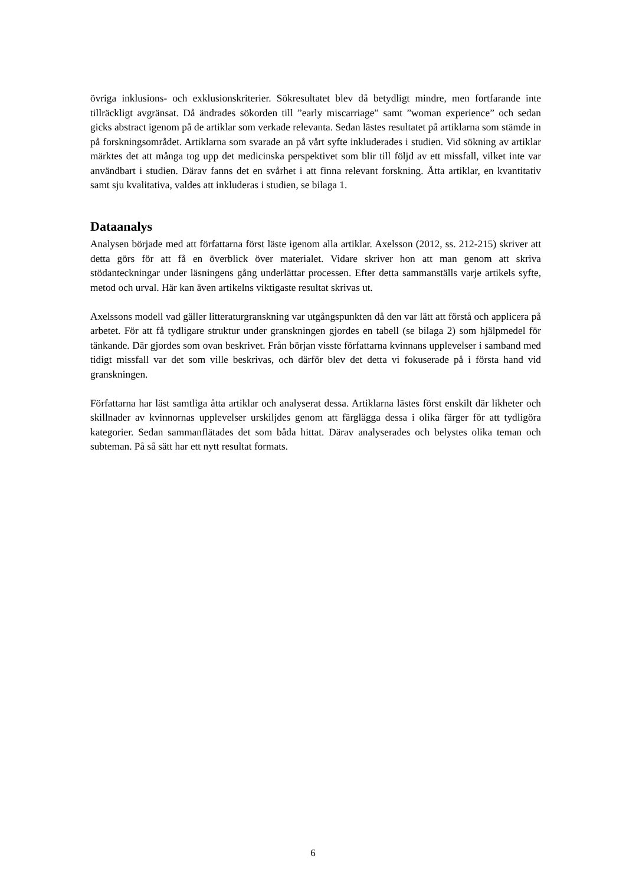övriga inklusions- och exklusionskriterier. Sökresultatet blev då betydligt mindre, men fortfarande inte tillräckligt avgränsat. Då ändrades sökorden till ”early miscarriage” samt ”woman experience” och sedan gicks abstract igenom på de artiklar som verkade relevanta. Sedan lästes resultatet på artiklarna som stämde in på forskningsområdet. Artiklarna som svarade an på vårt syfte inkluderades i studien. Vid sökning av artiklar märktes det att många tog upp det medicinska perspektivet som blir till följd av ett missfall, vilket inte var användbart i studien. Därav fanns det en svårhet i att finna relevant forskning. Åtta artiklar, en kvantitativ samt sju kvalitativa, valdes att inkluderas i studien, se bilaga 1.
Dataanalys
Analysen började med att författarna först läste igenom alla artiklar. Axelsson (2012, ss. 212-215) skriver att detta görs för att få en överblick över materialet. Vidare skriver hon att man genom att skriva stödanteckningar under läsningens gång underlättar processen. Efter detta sammanställs varje artikels syfte, metod och urval. Här kan även artikelns viktigaste resultat skrivas ut.
Axelssons modell vad gäller litteraturgranskning var utgångspunkten då den var lätt att förstå och applicera på arbetet. För att få tydligare struktur under granskningen gjordes en tabell (se bilaga 2) som hjälpmedel för tänkande. Där gjordes som ovan beskrivet. Från början visste författarna kvinnans upplevelser i samband med tidigt missfall var det som ville beskrivas, och därför blev det detta vi fokuserade på i första hand vid granskningen.
Författarna har läst samtliga åtta artiklar och analyserat dessa. Artiklarna lästes först enskilt där likheter och skillnader av kvinnornas upplevelser urskiljdes genom att färglägga dessa i olika färger för att tydligöra kategorier. Sedan sammanflätades det som båda hittat. Därav analyserades och belystes olika teman och subteman. På så sätt har ett nytt resultat formats.
6